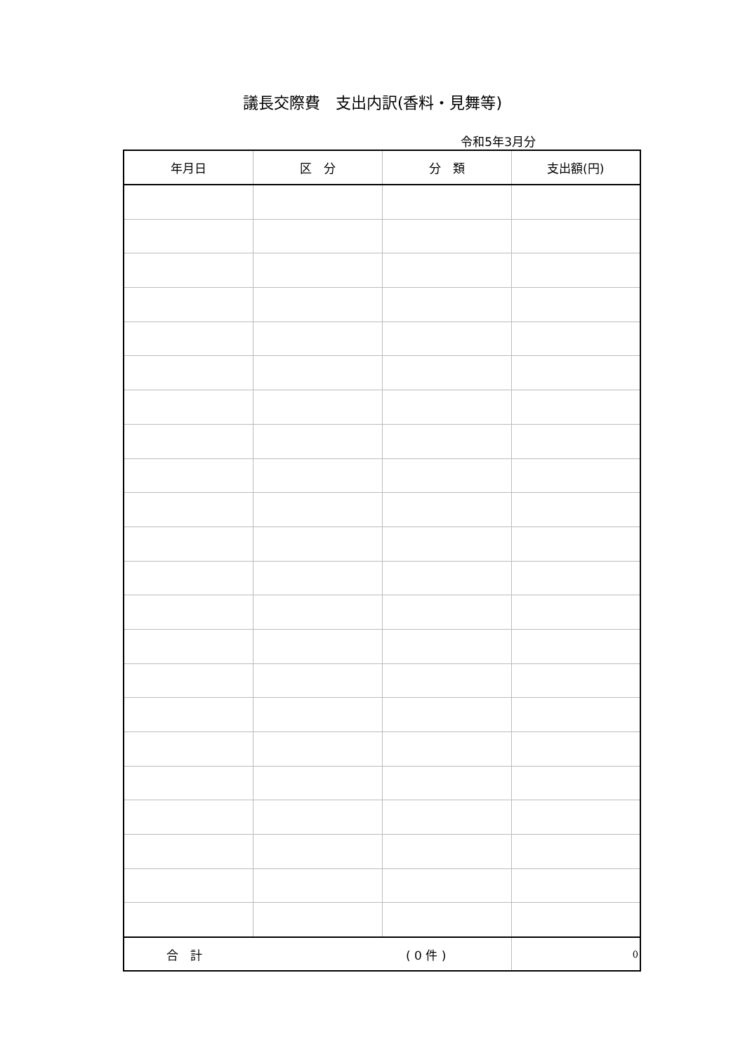議長交際費　支出内訳(香料・見舞等)
令和5年3月分
| 年月日 | 区 分 | 分 類 | 支出額(円) |
| --- | --- | --- | --- |
| 合 計 ( 0 件 ) | | | 0 |